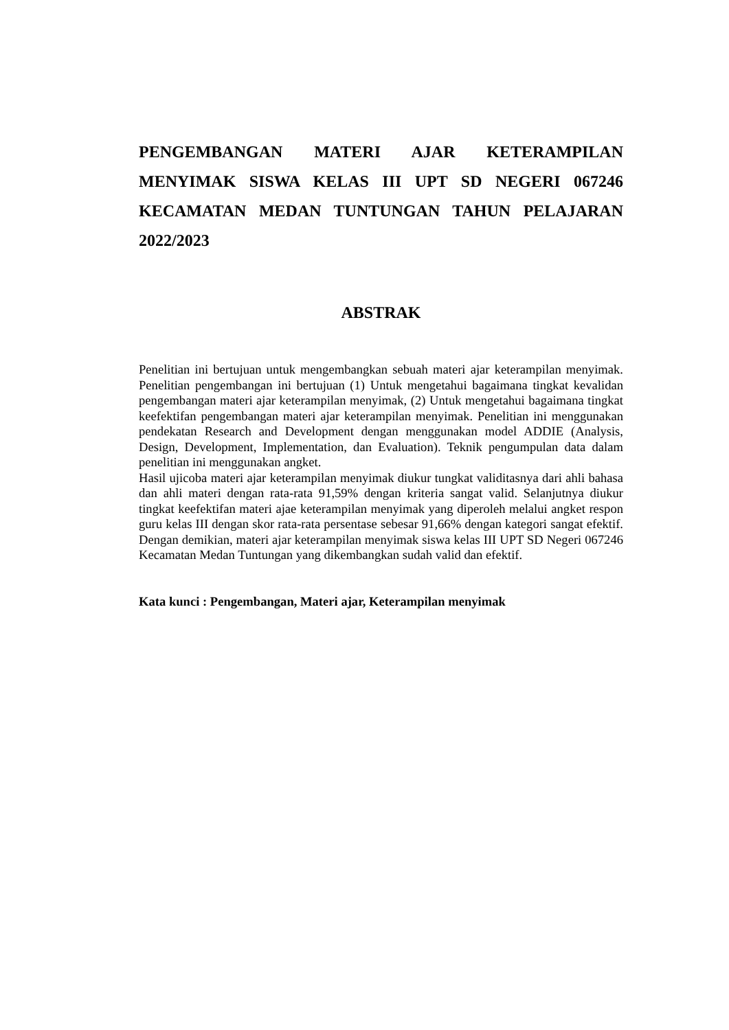PENGEMBANGAN MATERI AJAR KETERAMPILAN MENYIMAK SISWA KELAS III UPT SD NEGERI 067246 KECAMATAN MEDAN TUNTUNGAN TAHUN PELAJARAN 2022/2023
ABSTRAK
Penelitian ini bertujuan untuk mengembangkan sebuah materi ajar keterampilan menyimak. Penelitian pengembangan ini bertujuan (1) Untuk mengetahui bagaimana tingkat kevalidan pengembangan materi ajar keterampilan menyimak, (2) Untuk mengetahui bagaimana tingkat keefektifan pengembangan materi ajar keterampilan menyimak. Penelitian ini menggunakan pendekatan Research and Development dengan menggunakan model ADDIE (Analysis, Design, Development, Implementation, dan Evaluation). Teknik pengumpulan data dalam penelitian ini menggunakan angket.
Hasil ujicoba materi ajar keterampilan menyimak diukur tungkat validitasnya dari ahli bahasa dan ahli materi dengan rata-rata 91,59% dengan kriteria sangat valid. Selanjutnya diukur tingkat keefektifan materi ajae keterampilan menyimak yang diperoleh melalui angket respon guru kelas III dengan skor rata-rata persentase sebesar 91,66% dengan kategori sangat efektif. Dengan demikian, materi ajar keterampilan menyimak siswa kelas III UPT SD Negeri 067246 Kecamatan Medan Tuntungan yang dikembangkan sudah valid dan efektif.
Kata kunci : Pengembangan, Materi ajar, Keterampilan menyimak